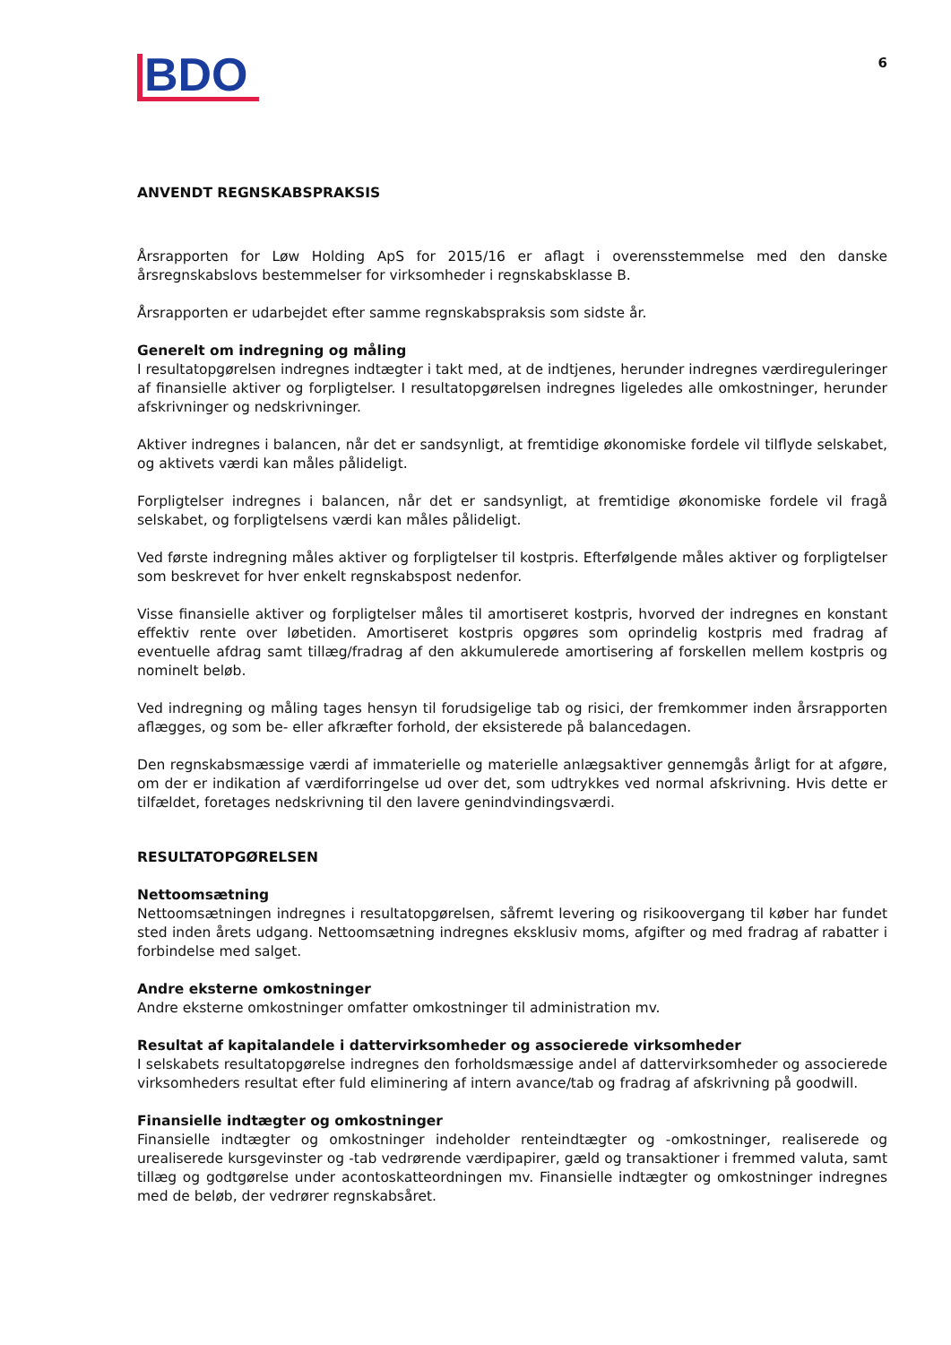BDO
6
ANVENDT REGNSKABSPRAKSIS
Årsrapporten for Løw Holding ApS for 2015/16 er aflagt i overensstemmelse med den danske årsregnskabslovs bestemmelser for virksomheder i regnskabsklasse B.
Årsrapporten er udarbejdet efter samme regnskabspraksis som sidste år.
Generelt om indregning og måling
I resultatopgørelsen indregnes indtægter i takt med, at de indtjenes, herunder indregnes værdireguleringer af finansielle aktiver og forpligtelser. I resultatopgørelsen indregnes ligeledes alle omkostninger, herunder afskrivninger og nedskrivninger.
Aktiver indregnes i balancen, når det er sandsynligt, at fremtidige økonomiske fordele vil tilflyde selskabet, og aktivets værdi kan måles pålideligt.
Forpligtelser indregnes i balancen, når det er sandsynligt, at fremtidige økonomiske fordele vil fragå selskabet, og forpligtelsens værdi kan måles pålideligt.
Ved første indregning måles aktiver og forpligtelser til kostpris. Efterfølgende måles aktiver og forpligtelser som beskrevet for hver enkelt regnskabspost nedenfor.
Visse finansielle aktiver og forpligtelser måles til amortiseret kostpris, hvorved der indregnes en konstant effektiv rente over løbetiden. Amortiseret kostpris opgøres som oprindelig kostpris med fradrag af eventuelle afdrag samt tillæg/fradrag af den akkumulerede amortisering af forskellen mellem kostpris og nominelt beløb.
Ved indregning og måling tages hensyn til forudsigelige tab og risici, der fremkommer inden årsrapporten aflægges, og som be- eller afkræfter forhold, der eksisterede på balancedagen.
Den regnskabsmæssige værdi af immaterielle og materielle anlægsaktiver gennemgås årligt for at afgøre, om der er indikation af værdiforringelse ud over det, som udtrykkes ved normal afskrivning. Hvis dette er tilfældet, foretages nedskrivning til den lavere genindvindingsværdi.
RESULTATOPGØRELSEN
Nettoomsætning
Nettoomsætningen indregnes i resultatopgørelsen, såfremt levering og risikoovergang til køber har fundet sted inden årets udgang. Nettoomsætning indregnes eksklusiv moms, afgifter og med fradrag af rabatter i forbindelse med salget.
Andre eksterne omkostninger
Andre eksterne omkostninger omfatter omkostninger til administration mv.
Resultat af kapitalandele i dattervirksomheder og associerede virksomheder
I selskabets resultatopgørelse indregnes den forholdsmæssige andel af dattervirksomheder og associerede virksomheders resultat efter fuld eliminering af intern avance/tab og fradrag af afskrivning på goodwill.
Finansielle indtægter og omkostninger
Finansielle indtægter og omkostninger indeholder renteindtægter og -omkostninger, realiserede og urealiserede kursgevinster og -tab vedrørende værdipapirer, gæld og transaktioner i fremmed valuta, samt tillæg og godtgørelse under acontoskatteordningen mv. Finansielle indtægter og omkostninger indregnes med de beløb, der vedrører regnskabsåret.